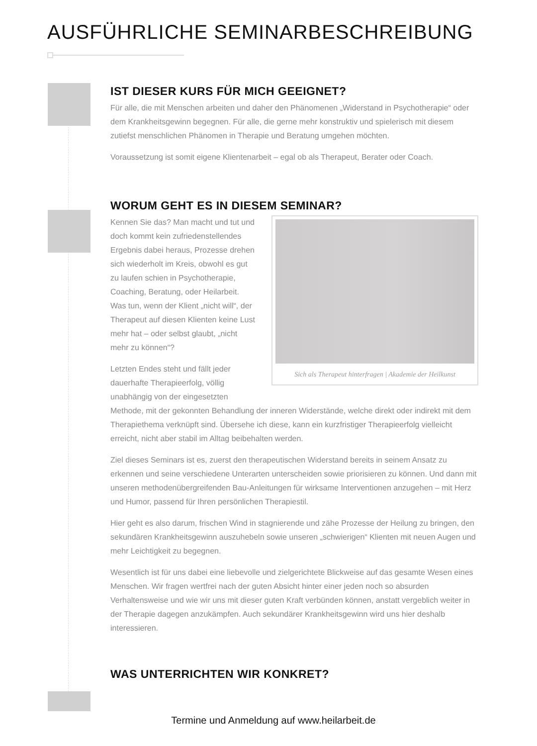AUSFÜHRLICHE SEMINARBESCHREIBUNG
IST DIESER KURS FÜR MICH GEEIGNET?
Für alle, die mit Menschen arbeiten und daher den Phänomenen „Widerstand in Psychotherapie“ oder dem Krankheitsgewinn begegnen. Für alle, die gerne mehr konstruktiv und spielerisch mit diesem zutiefst menschlichen Phänomen in Therapie und Beratung umgehen möchten.
Voraussetzung ist somit eigene Klientenarbeit – egal ob als Therapeut, Berater oder Coach.
WORUM GEHT ES IN DIESEM SEMINAR?
Sich als Therapeut hinterfragen | Akademie der Heilkunst
Kennen Sie das? Man macht und tut und doch kommt kein zufriedenstellendes Ergebnis dabei heraus, Prozesse drehen sich wiederholt im Kreis, obwohl es gut zu laufen schien in Psychotherapie, Coaching, Beratung, oder Heilarbeit. Was tun, wenn der Klient „nicht will“, der Therapeut auf diesen Klienten keine Lust mehr hat – oder selbst glaubt, „nicht mehr zu können“?
Letzten Endes steht und fällt jeder dauerhafte Therapieerfolg, völlig unabhängig von der eingesetzten Methode, mit der gekonnten Behandlung der inneren Widerstände, welche direkt oder indirekt mit dem Therapiethema verknüpft sind. Übersehe ich diese, kann ein kurzfristiger Therapieerfolg vielleicht erreicht, nicht aber stabil im Alltag beibehalten werden.
Ziel dieses Seminars ist es, zuerst den therapeutischen Widerstand bereits in seinem Ansatz zu erkennen und seine verschiedene Unterarten unterscheiden sowie priorisieren zu können. Und dann mit unseren methodenübergreifenden Bau-Anleitungen für wirksame Interventionen anzugehen – mit Herz und Humor, passend für Ihren persönlichen Therapiestil.
Hier geht es also darum, frischen Wind in stagnierende und zähe Prozesse der Heilung zu bringen, den sekundären Krankheitsgewinn auszuhebeln sowie unseren „schwierigen“ Klienten mit neuen Augen und mehr Leichtigkeit zu begegnen.
Wesentlich ist für uns dabei eine liebevolle und zielgerichtete Blickweise auf das gesamte Wesen eines Menschen. Wir fragen wertfrei nach der guten Absicht hinter einer jeden noch so absurden Verhaltensweise und wie wir uns mit dieser guten Kraft verbünden können, anstatt vergeblich weiter in der Therapie dagegen anzukämpfen. Auch sekundärer Krankheitsgewinn wird uns hier deshalb interessieren.
WAS UNTERRICHTEN WIR KONKRET?
Termine und Anmeldung auf www.heilarbeit.de